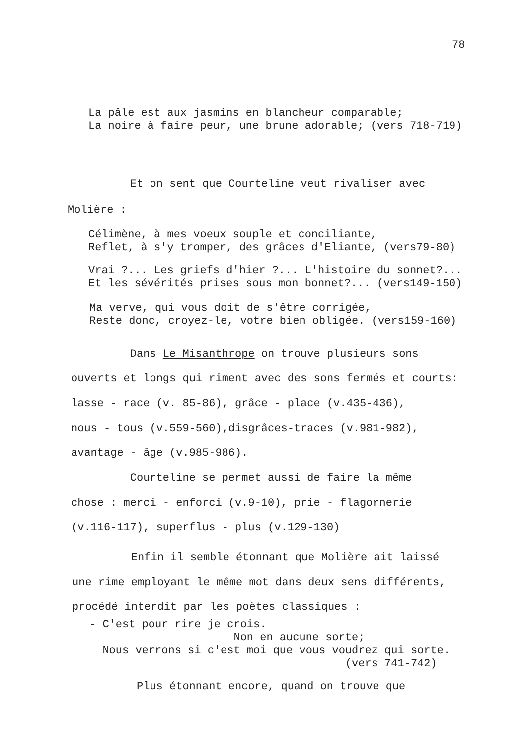78
La pâle est aux jasmins en blancheur comparable; La noire à faire peur, une brune adorable; (vers 718-719)
Et on sent que Courteline veut rivaliser avec
Molière :
Célimène, à mes voeux souple et conciliante, Reflet, à s'y tromper, des grâces d'Eliante, (vers79-80)
Vrai ?... Les griefs d'hier ?... L'histoire du sonnet?... Et les sévérités prises sous mon bonnet?... (vers149-150)
Ma verve, qui vous doit de s'être corrigée, Reste donc, croyez-le, votre bien obligée. (vers159-160)
Dans Le Misanthrope on trouve plusieurs sons ouverts et longs qui riment avec des sons fermés et courts: lasse - race (v. 85-86), grâce - place (v.435-436), nous - tous (v.559-560),disgrâces-traces (v.981-982), avantage - âge (v.985-986). Courteline se permet aussi de faire la même chose : merci - enforci (v.9-10), prie - flagornerie (v.116-117), superflus - plus (v.129-130)
Enfin il semble étonnant que Molière ait laissé une rime employant le même mot dans deux sens différents, procédé interdit par les poètes classiques :
- C'est pour rire je crois. Non en aucune sorte; Nous verrons si c'est moi que vous voudrez qui sorte. (vers 741-742)
Plus étonnant encore, quand on trouve que